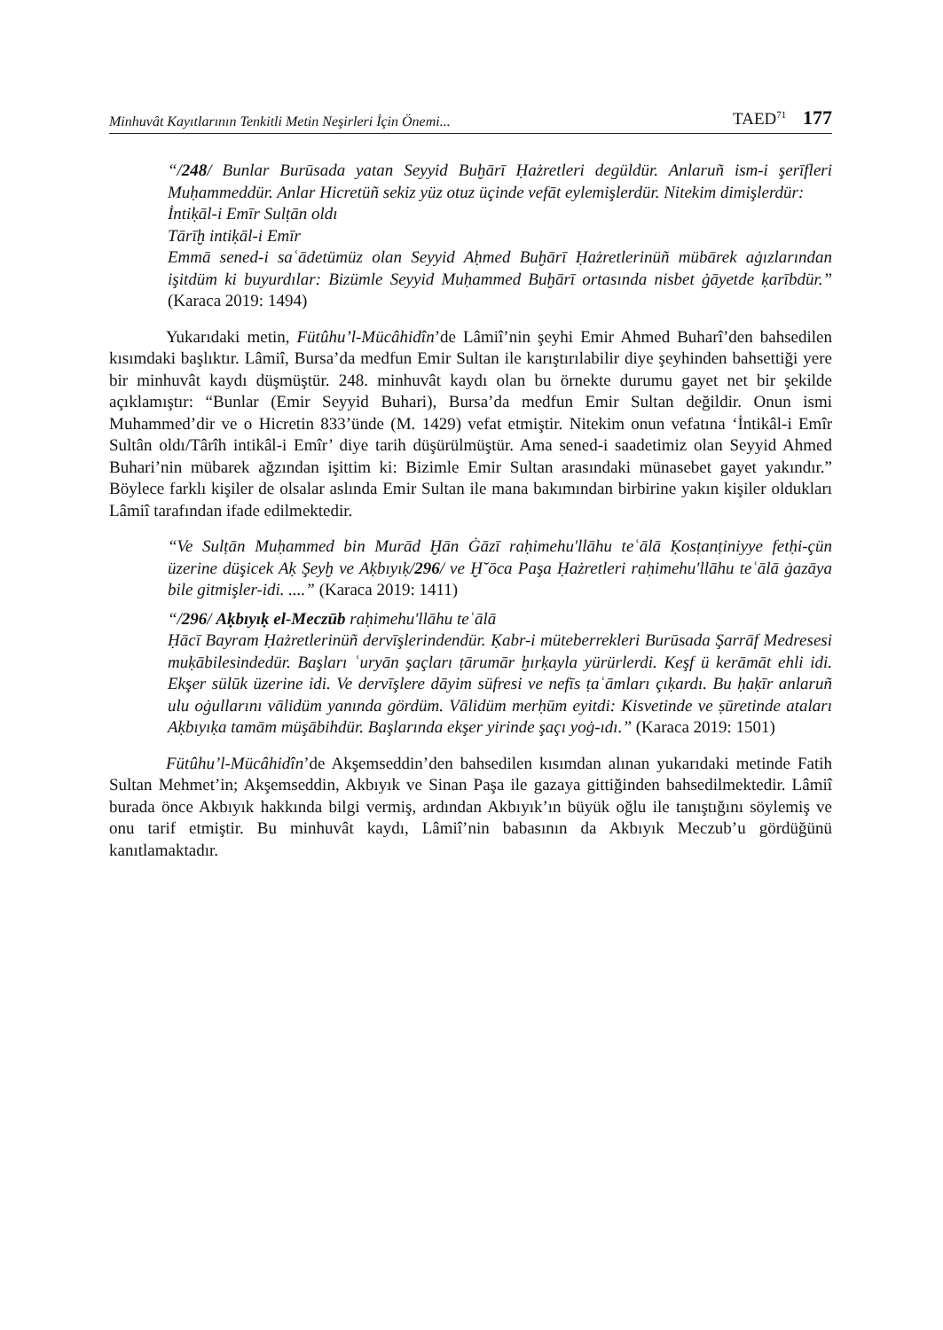Minhuvât Kayıtlarının Tenkitli Metin Neşirleri İçin Önemi... TAED<sup>71</sup> 177
“/248/ Bunlar Burūsada yatan Seyyid Buḫārī Ḥażretleri degüldür. Anlaruñ ism-i şerīfleri Muḥammeddür. Anlar Hicretüñ sekiz yüz otuz üçinde vefāt eylemişlerdür. Nitekim dimişlerdür:
İntiḳāl-i Emīr Sulṭān oldı
Tārīḫ intiḳāl-i Emīr
Emmā sened-i saʿādetümüz olan Seyyid Aḥmed Buḫārī Ḥażretlerinüñ mübārek aġızlarından işitdüm ki buyurdılar: Bizümle Seyyid Muḥammed Buḫārī ortasında nisbet ġāyetde ḳarībdür.” (Karaca 2019: 1494)
Yukarıdaki metin, Fütûhu’l-Mücâhidîn’de Lâmiî’nin şeyhi Emir Ahmed Buharî’den bahsedilen kısımdaki başlıktır. Lâmiî, Bursa’da medfun Emir Sultan ile karıştırılabilir diye şeyhinden bahsettiği yere bir minhuvât kaydı düşmüştür. 248. minhuvât kaydı olan bu örnekte durumu gayet net bir şekilde açıklamıştır: “Bunlar (Emir Seyyid Buhari), Bursa’da medfun Emir Sultan değildir. Onun ismi Muhammed’dir ve o Hicretin 833’ünde (M. 1429) vefat etmiştir. Nitekim onun vefatına ‘İntikâl-i Emîr Sultân oldı/Târîh intikâl-i Emîr’ diye tarih düşürülmüştür. Ama sened-i saadetimiz olan Seyyid Ahmed Buhari’nin mübarek ağzından işittim ki: Bizimle Emir Sultan arasındaki münasebet gayet yakındır.” Böylece farklı kişiler de olsalar aslında Emir Sultan ile mana bakımından birbirine yakın kişiler oldukları Lâmiî tarafından ifade edilmektedir.
“Ve Sulṭān Muḥammed bin Murād Ḫān Ġāzī raḥimehu'llāhu teʿālā Ḳosṭanṭiniyye fetḥi-çün üzerine düşicek Aḳ Şeyḫ ve Aḳbıyıḳ/296/ ve Ḫ˘ōca Paşa Ḥażretleri raḥimehu'llāhu teʿālā ġazāya bile gitmişler-idi. ....” (Karaca 2019: 1411)
“/296/ Aḳbıyıḳ el-Meczūb raḥimehu'llāhu teʿālā
Ḥācī Bayram Ḥażretlerinüñ dervīşlerindendür. Ḳabr-i müteberrekleri Burūsada Şarrāf Medresesi muḳābilesindedür. Başları ʿuryān şaçları ṭārumār ḫırḳayla yürürlerdi. Keşf ü kerāmāt ehli idi. Ekşer sülūk üzerine idi. Ve dervīşlere dāyim süfresi ve nefīs ṭaʿāmları çıḳardı. Bu ḥaḳīr anlaruñ ulu oġullarını vālidüm yanında gördüm. Vālidüm merḥūm eyitdi: Kisvetinde ve ṣūretinde ataları Aḳbıyıḳa tamām müşābihdür. Başlarında ekşer yirinde şaçı yoġ-ıdı.” (Karaca 2019: 1501)
Fütûhu’l-Mücâhidîn’de Akşemseddin’den bahsedilen kısımdan alınan yukarıdaki metinde Fatih Sultan Mehmet’in; Akşemseddin, Akbıyık ve Sinan Paşa ile gazaya gittiğinden bahsedilmektedir. Lâmiî burada önce Akbıyık hakkında bilgi vermiş, ardından Akbıyık’ın büyük oğlu ile tanıştığını söylemiş ve onu tarif etmiştir. Bu minhuvât kaydı, Lâmiî’nin babasının da Akbıyık Meczub’u gördüğünü kanıtlamaktadır.